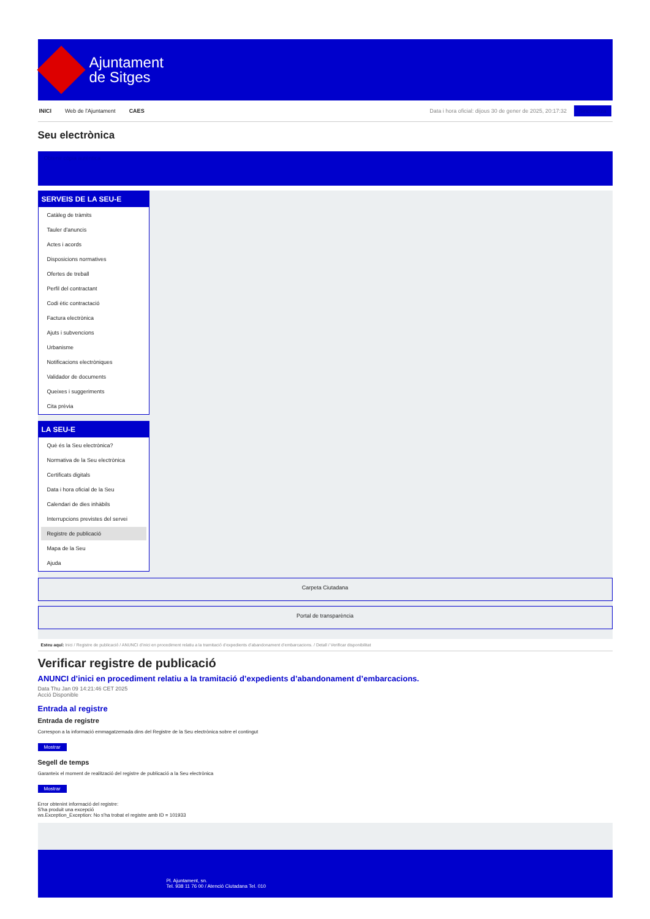Ajuntament
de Sitges
INICI Web de l'Ajuntament CAES Data i hora oficial: dijous 30 de gener de 2025, 20:17:32 Sincronitza
Seu electrònica
Obtenir còpia autèntica
SERVEIS DE LA SEU-E
Catàleg de tràmits
Tauler d'anuncis
Actes i acords
Disposicions normatives
Ofertes de treball
Perfil del contractant
Codi ètic contractació
Factura electrònica
Ajuts i subvencions
Urbanisme
Notificacions electròniques
Validador de documents
Queixes i suggeriments
Cita prèvia
LA SEU-E
Què és la Seu electrònica?
Normativa de la Seu electrònica
Certificats digitals
Data i hora oficial de la Seu
Calendari de dies inhàbils
Interrupcions previstes del servei
Registre de publicació
Mapa de la Seu
Ajuda
Carpeta Ciutadana
Portal de transparència
Esteu aquí: Inici / Registre de publicació / ANUNCI d’inici en procediment relatiu a la tramitació d’expedients d’abandonament d’embarcacions. / Detall / Verificar disponibilitat
Verificar registre de publicació
ANUNCI d’inici en procediment relatiu a la tramitació d’expedients d’abandonament d’embarcacions.
Data Thu Jan 09 14:21:46 CET 2025
Acció Disponible
Entrada al registre
Entrada de registre
Correspon a la informació emmagatzemada dins del Registre de la Seu electrònica sobre el contingut
Mostrar
Segell de temps
Garanteix el moment de realització del registre de publicació a la Seu electrònica
Mostrar
Error obtenint informació del registre:
S'ha produit una excepció
ws.Exception_Exception: No s'ha trobat el registre amb ID = 101933
Pl. Ajuntament, sn.
Tel. 938 11 76 00 / Atenció Ciutadana Tel. 010